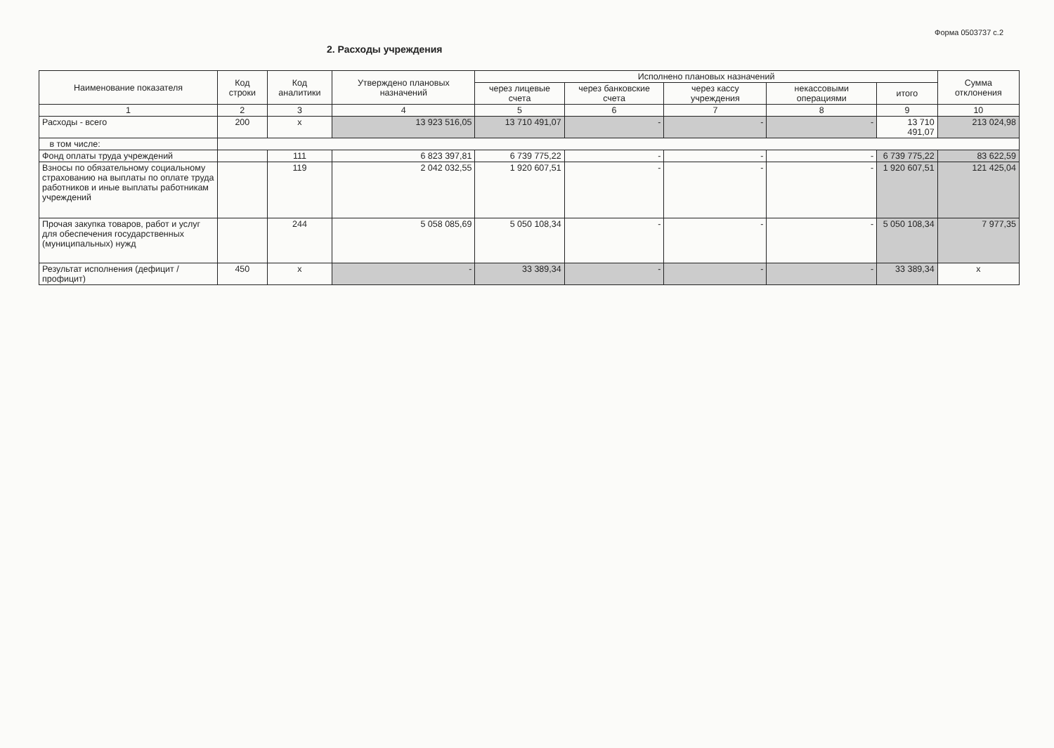2. Расходы учреждения
Форма 0503737 с.2
| Наименование показателя | Код строки | Код аналитики | Утверждено плановых назначений | Исполнено плановых назначений | | | | | Сумма отклонения |
| --- | --- | --- | --- | --- | --- | --- | --- | --- | --- |
| | | | | через лицевые счета | через банковские счета | через кассу учреждения | некассовыми операциями | итого | |
| 1 | 2 | 3 | 4 | 5 | 6 | 7 | 8 | 9 | 10 |
| Расходы - всего | 200 | х | 13 923 516,05 | 13 710 491,07 | - | - | - | 13 710 491,07 | 213 024,98 |
| в том числе: | | | | | | | | | |
| Фонд оплаты труда учреждений | | 111 | 6 823 397,81 | 6 739 775,22 | - | - | - | 6 739 775,22 | 83 622,59 |
| Взносы по обязательному социальному страхованию на выплаты по оплате труда работников и иные выплаты работникам учреждений | | 119 | 2 042 032,55 | 1 920 607,51 | - | - | - | 1 920 607,51 | 121 425,04 |
| Прочая закупка товаров, работ и услуг для обеспечения государственных (муниципальных) нужд | | 244 | 5 058 085,69 | 5 050 108,34 | - | - | - | 5 050 108,34 | 7 977,35 |
| Результат исполнения (дефицит / профицит) | 450 | х | - | 33 389,34 | - | - | - | 33 389,34 | х |